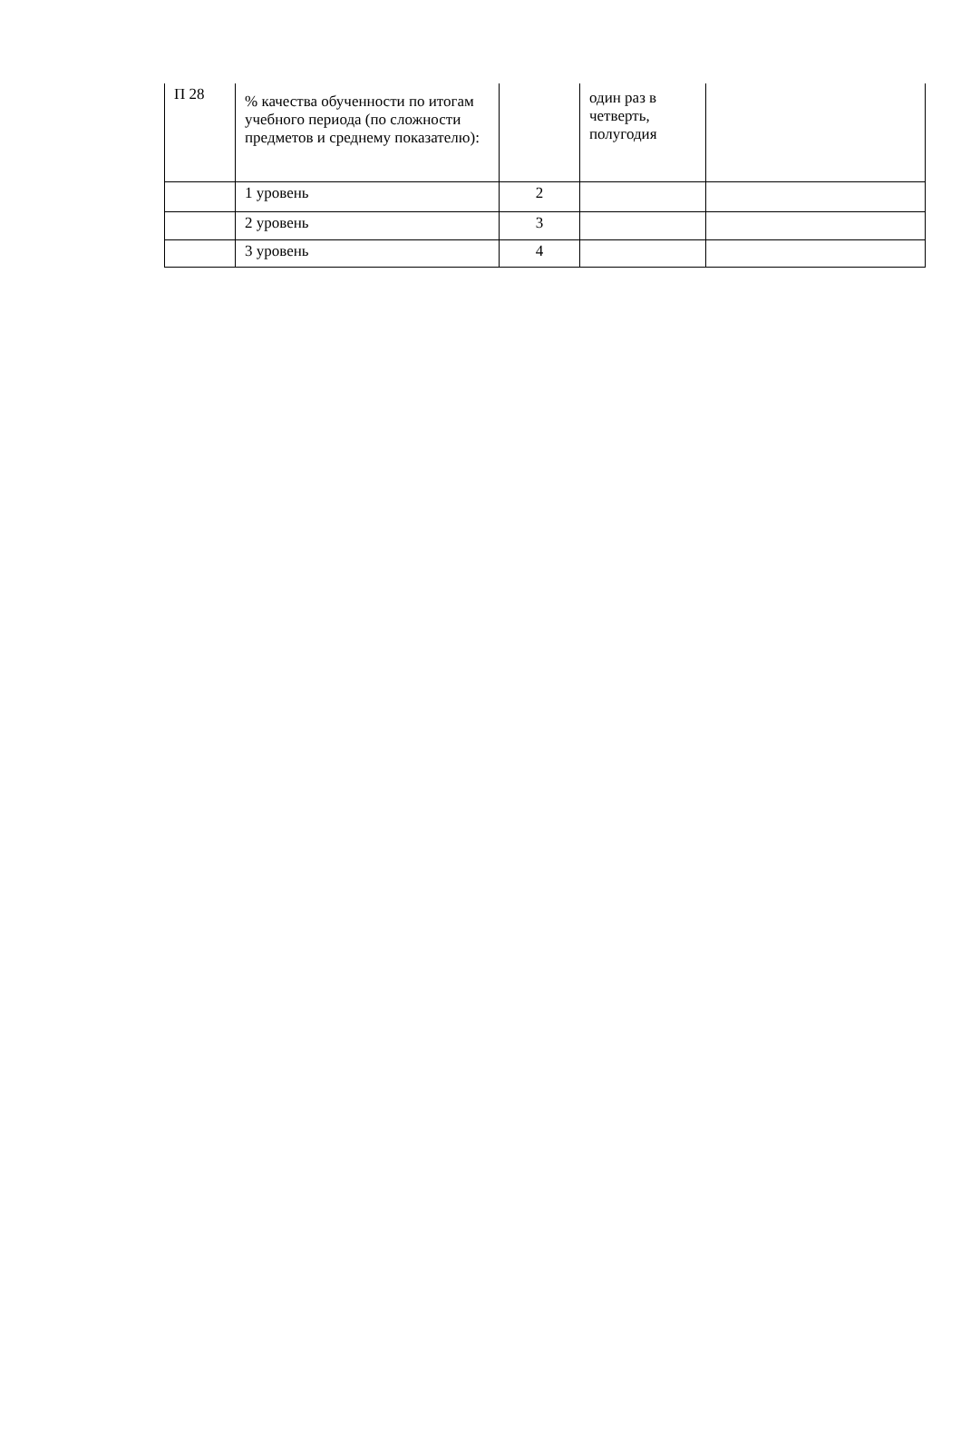| П 28 | % качества обученности по итогам учебного периода (по сложности предметов и среднему показателю): | | один раз в четверть, полугодия | |
| | 1 уровень | 2 | | |
| | 2 уровень | 3 | | |
| | 3 уровень | 4 | | |